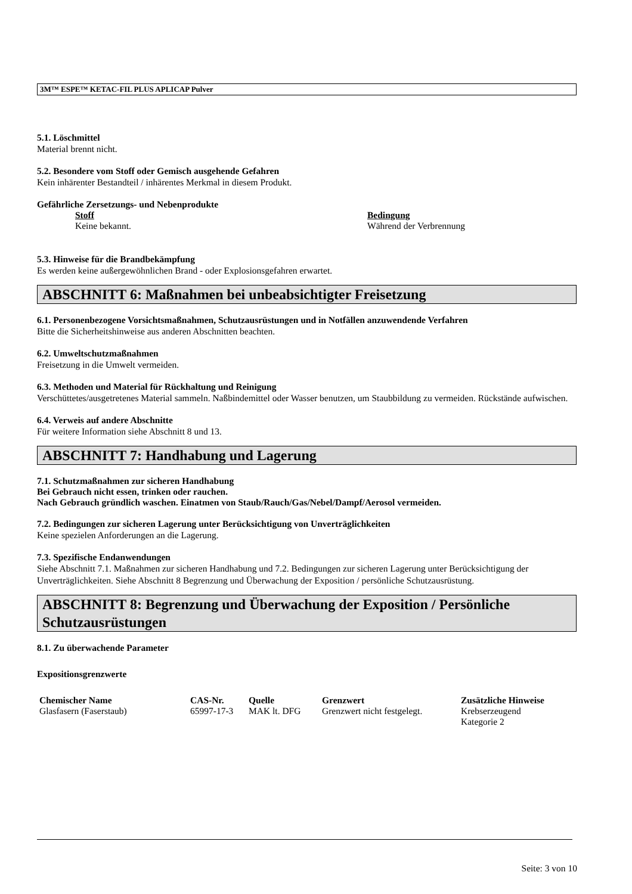3M™ ESPE™ KETAC-FIL PLUS APLICAP Pulver
5.1. Löschmittel
Material brennt nicht.
5.2. Besondere vom Stoff oder Gemisch ausgehende Gefahren
Kein inhärenter Bestandteil / inhärentes Merkmal in diesem Produkt.
Gefährliche Zersetzungs- und Nebenprodukte
| Stoff | Bedingung |
| --- | --- |
| Keine bekannt. | Während der Verbrennung |
5.3. Hinweise für die Brandbekämpfung
Es werden keine außergewöhnlichen Brand - oder Explosionsgefahren erwartet.
ABSCHNITT 6: Maßnahmen bei unbeabsichtigter Freisetzung
6.1. Personenbezogene Vorsichtsmaßnahmen, Schutzausrüstungen und in Notfällen anzuwendende Verfahren
Bitte die Sicherheitshinweise aus anderen Abschnitten beachten.
6.2. Umweltschutzmaßnahmen
Freisetzung in die Umwelt vermeiden.
6.3. Methoden und Material für Rückhaltung und Reinigung
Verschüttetes/ausgetretenes Material sammeln. Naßbindemittel oder Wasser benutzen, um Staubbildung zu vermeiden. Rückstände aufwischen.
6.4. Verweis auf andere Abschnitte
Für weitere Information siehe Abschnitt 8 und 13.
ABSCHNITT 7: Handhabung und Lagerung
7.1. Schutzmaßnahmen zur sicheren Handhabung
Bei Gebrauch nicht essen, trinken oder rauchen.
Nach Gebrauch gründlich waschen. Einatmen von Staub/Rauch/Gas/Nebel/Dampf/Aerosol vermeiden.
7.2. Bedingungen zur sicheren Lagerung unter Berücksichtigung von Unverträglichkeiten
Keine spezielen Anforderungen an die Lagerung.
7.3. Spezifische Endanwendungen
Siehe Abschnitt 7.1. Maßnahmen zur sicheren Handhabung und 7.2. Bedingungen zur sicheren Lagerung unter Berücksichtigung der Unverträglichkeiten. Siehe Abschnitt 8 Begrenzung und Überwachung der Exposition / persönliche Schutzausrüstung.
ABSCHNITT 8: Begrenzung und Überwachung der Exposition / Persönliche Schutzausrüstungen
8.1. Zu überwachende Parameter
Expositionsgrenzwerte
| Chemischer Name | CAS-Nr. | Quelle | Grenzwert | Zusätzliche Hinweise |
| --- | --- | --- | --- | --- |
| Glasfasern (Faserstaub) | 65997-17-3 | MAK lt. DFG | Grenzwert nicht festgelegt. | Krebserzeugend Kategorie 2 |
Seite: 3 von 10